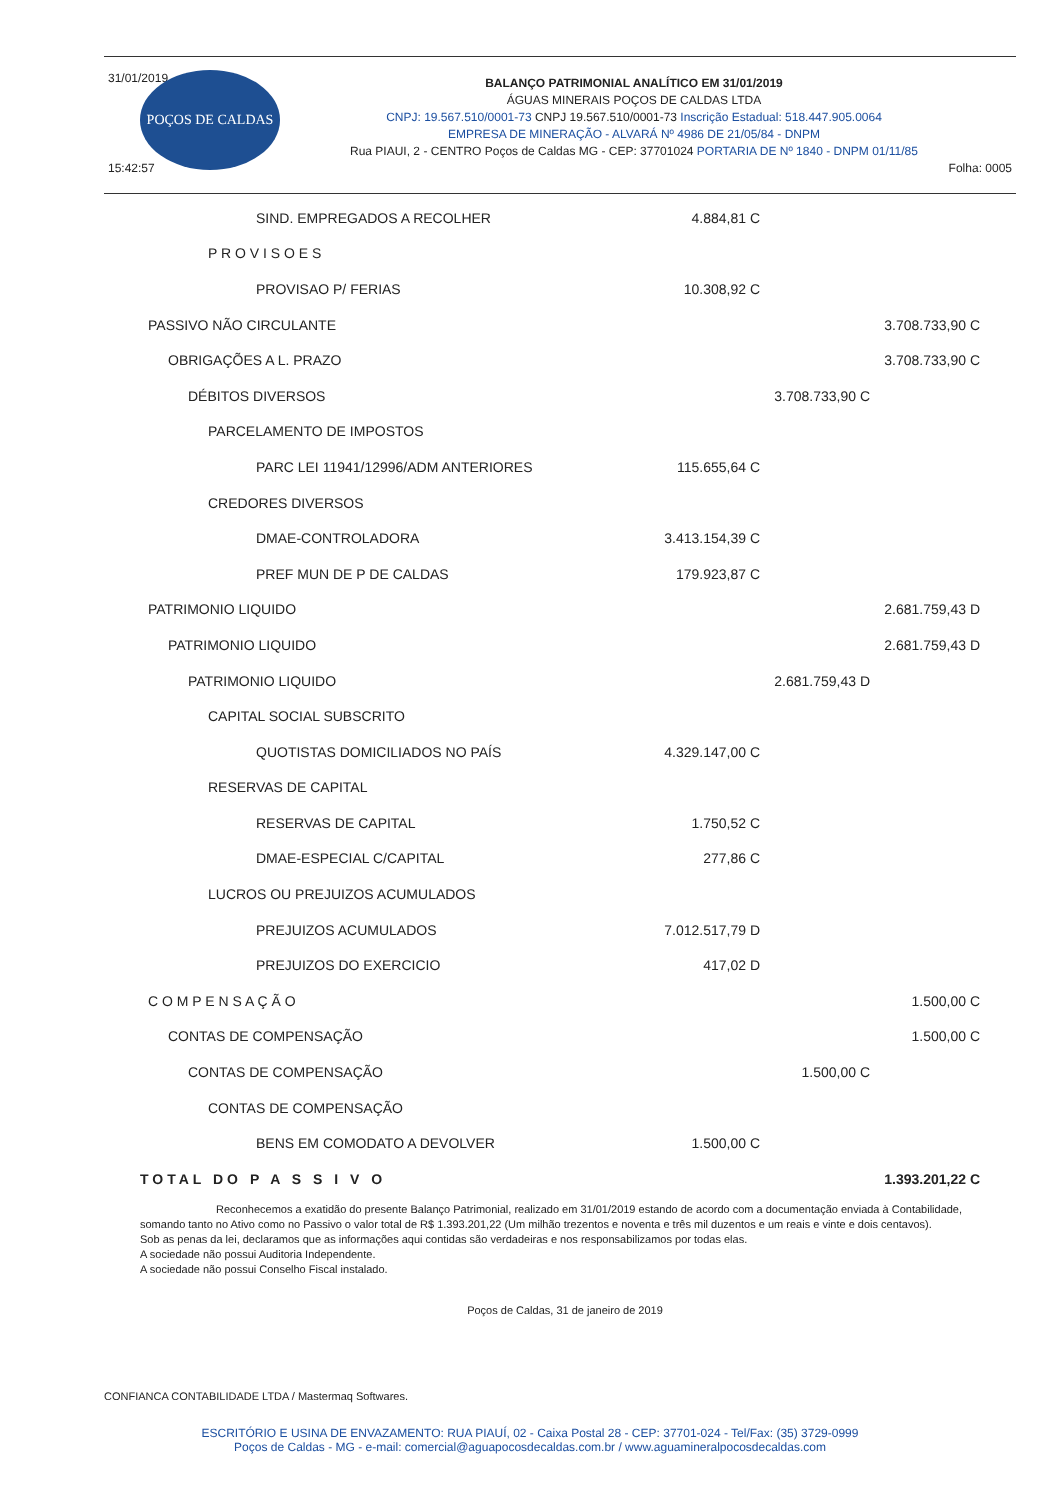31/01/2019
BALANÇO PATRIMONIAL ANALÍTICO EM 31/01/2019
ÁGUAS MINERAIS POÇOS DE CALDAS LTDA
CNPJ: 19.567.510/0001-73 CNPJ 19.567.510/0001-73 Inscrição Estadual: 518.447.905.0064
EMPRESA DE MINERAÇÃO - ALVARÁ Nº 4986 DE 21/05/84 - DNPM
Rua PIAUI, 2 - CENTRO Poços de Caldas MG - CEP: 37701024 PORTARIA DE Nº 1840 - DNPM 01/11/85
15:42:57 Folha: 0005
POÇOS DE CALDAS
| SIND. EMPREGADOS A RECOLHER | 4.884,81 C | | |
| P R O V I S O E S | | | |
| PROVISAO P/ FERIAS | 10.308,92 C | | |
| PASSIVO NÃO CIRCULANTE | | | 3.708.733,90 C |
| OBRIGAÇÕES A L. PRAZO | | | 3.708.733,90 C |
| DÉBITOS DIVERSOS | | 3.708.733,90 C | |
| PARCELAMENTO DE IMPOSTOS | | | |
| PARC LEI 11941/12996/ADM ANTERIORES | 115.655,64 C | | |
| CREDORES DIVERSOS | | | |
| DMAE-CONTROLADORA | 3.413.154,39 C | | |
| PREF MUN DE P DE CALDAS | 179.923,87 C | | |
| PATRIMONIO LIQUIDO | | | 2.681.759,43 D |
| PATRIMONIO LIQUIDO | | | 2.681.759,43 D |
| PATRIMONIO LIQUIDO | | 2.681.759,43 D | |
| CAPITAL SOCIAL SUBSCRITO | | | |
| QUOTISTAS DOMICILIADOS NO PAÍS | 4.329.147,00 C | | |
| RESERVAS DE CAPITAL | | | |
| RESERVAS DE CAPITAL | 1.750,52 C | | |
| DMAE-ESPECIAL C/CAPITAL | 277,86 C | | |
| LUCROS OU PREJUIZOS ACUMULADOS | | | |
| PREJUIZOS ACUMULADOS | 7.012.517,79 D | | |
| PREJUIZOS DO EXERCICIO | 417,02 D | | |
| C O M P E N S A Ç Ã O | | | 1.500,00 C |
| CONTAS DE COMPENSAÇÃO | | | 1.500,00 C |
| CONTAS DE COMPENSAÇÃO | | 1.500,00 C | |
| CONTAS DE COMPENSAÇÃO | | | |
| BENS EM COMODATO A DEVOLVER | 1.500,00 C | | |
| TOTAL DO P A S S I V O | | | 1.393.201,22 C |
Reconhecemos a exatidão do presente Balanço Patrimonial, realizado em 31/01/2019 estando de acordo com a documentação enviada à Contabilidade, somando tanto no Ativo como no Passivo o valor total de R$ 1.393.201,22 (Um milhão trezentos e noventa e três mil duzentos e um reais e vinte e dois centavos).
Sob as penas da lei, declaramos que as informações aqui contidas são verdadeiras e nos responsabilizamos por todas elas.
A sociedade não possui Auditoria Independente.
A sociedade não possui Conselho Fiscal instalado.
Poços de Caldas, 31 de janeiro de 2019
CONFIANCA CONTABILIDADE LTDA / Mastermaq Softwares.
ESCRITÓRIO E USINA DE ENVAZAMENTO: RUA PIAUÍ, 02 - Caixa Postal 28 - CEP: 37701-024 - Tel/Fax: (35) 3729-0999
Poços de Caldas - MG - e-mail: comercial@aguapocosdecaldas.com.br / www.aguamineralpocosdecaldas.com